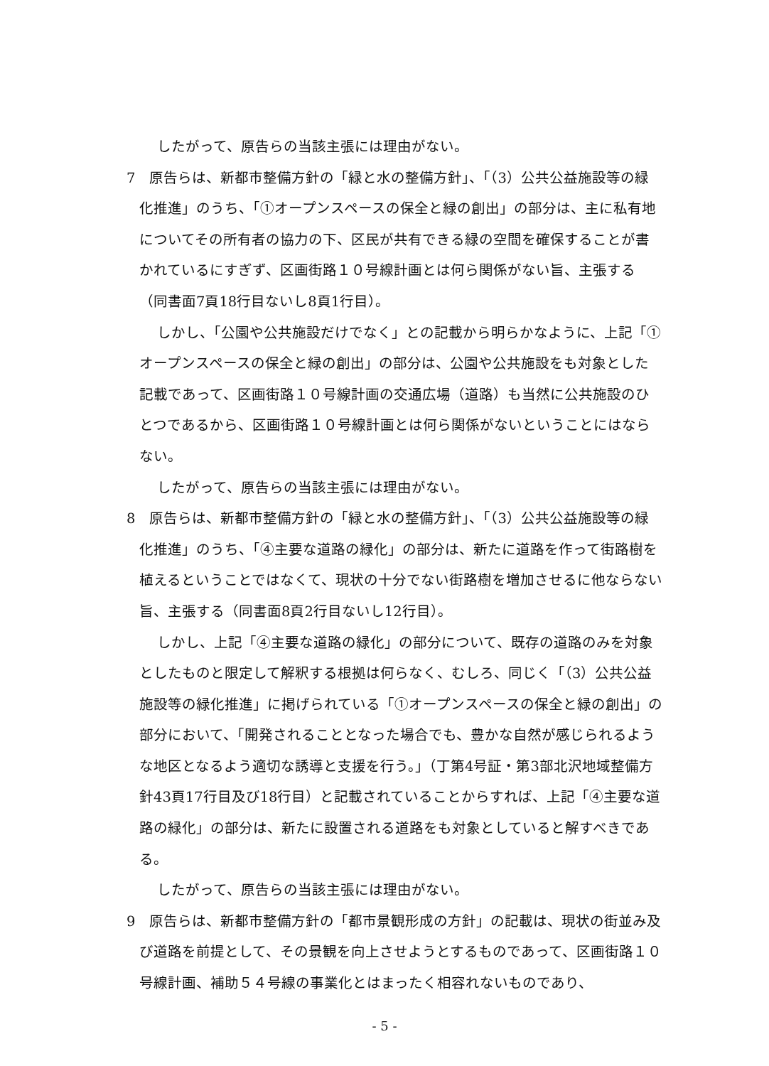したがって、原告らの当該主張には理由がない。
7　原告らは、新都市整備方針の「緑と水の整備方針」、「（3）公共公益施設等の緑化推進」のうち、「①オープンスペースの保全と緑の創出」の部分は、主に私有地についてその所有者の協力の下、区民が共有できる緑の空間を確保することが書かれているにすぎず、区画街路１０号線計画とは何ら関係がない旨、主張する（同書面7頁18行目ないし8頁1行目）。
しかし、「公園や公共施設だけでなく」との記載から明らかなように、上記「①オープンスペースの保全と緑の創出」の部分は、公園や公共施設をも対象とした記載であって、区画街路１０号線計画の交通広場（道路）も当然に公共施設のひとつであるから、区画街路１０号線計画とは何ら関係がないということにはならない。
したがって、原告らの当該主張には理由がない。
8　原告らは、新都市整備方針の「緑と水の整備方針」、「（3）公共公益施設等の緑化推進」のうち、「④主要な道路の緑化」の部分は、新たに道路を作って街路樹を植えるということではなくて、現状の十分でない街路樹を増加させるに他ならない旨、主張する（同書面8頁2行目ないし12行目）。
しかし、上記「④主要な道路の緑化」の部分について、既存の道路のみを対象としたものと限定して解釈する根拠は何らなく、むしろ、同じく「（3）公共公益施設等の緑化推進」に掲げられている「①オープンスペースの保全と緑の創出」の部分において、「開発されることとなった場合でも、豊かな自然が感じられるような地区となるよう適切な誘導と支援を行う。」（丁第4号証・第3部北沢地域整備方針43頁17行目及び18行目）と記載されていることからすれば、上記「④主要な道路の緑化」の部分は、新たに設置される道路をも対象としていると解すべきである。
したがって、原告らの当該主張には理由がない。
9　原告らは、新都市整備方針の「都市景観形成の方針」の記載は、現状の街並み及び道路を前提として、その景観を向上させようとするものであって、区画街路１０号線計画、補助５４号線の事業化とはまったく相容れないものであり、
- 5 -